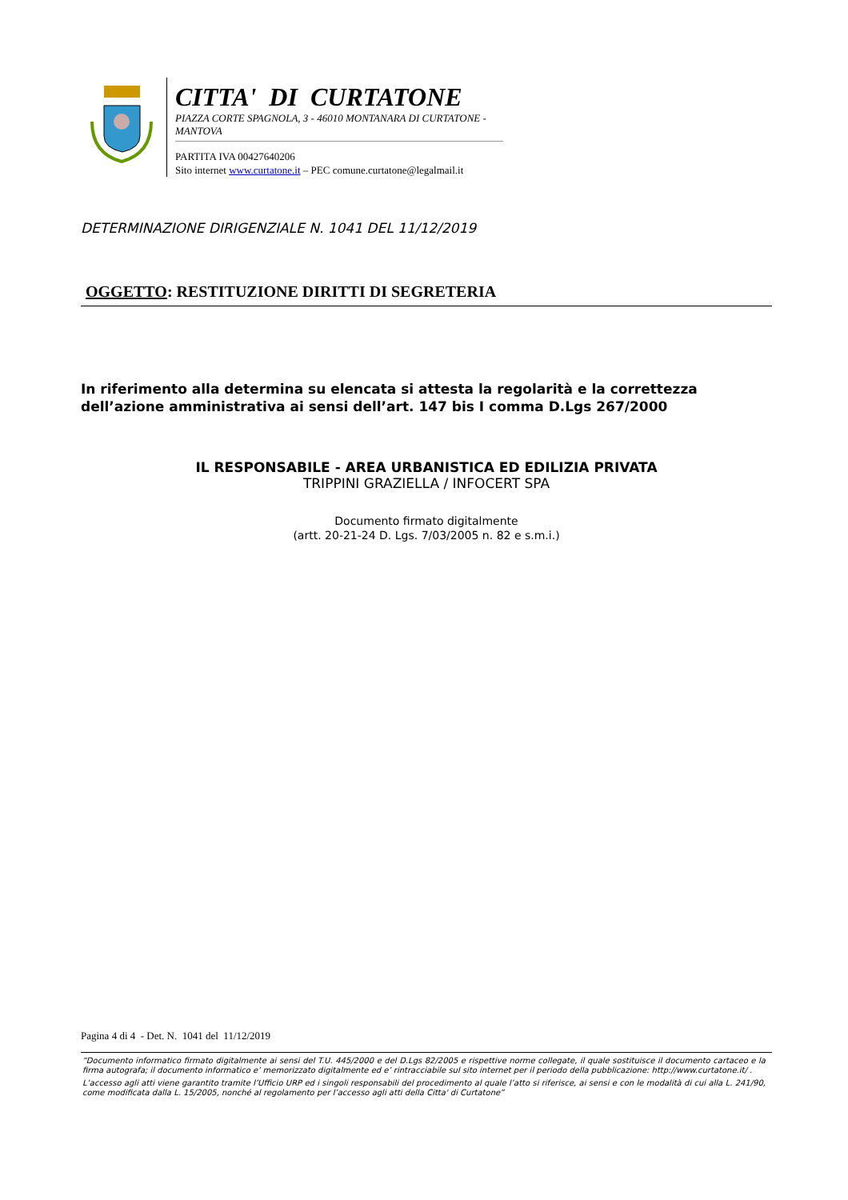CITTA' DI CURTATONE
PIAZZA CORTE SPAGNOLA, 3 - 46010 MONTANARA DI CURTATONE - MANTOVA
PARTITA IVA 00427640206
Sito internet www.curtatone.it – PEC comune.curtatone@legalmail.it
DETERMINAZIONE DIRIGENZIALE N. 1041 DEL 11/12/2019
OGGETTO: RESTITUZIONE DIRITTI DI SEGRETERIA
In riferimento alla determina su elencata si attesta la regolarità e la correttezza dell’azione amministrativa ai sensi dell’art. 147 bis I comma D.Lgs 267/2000
IL RESPONSABILE - AREA URBANISTICA ED EDILIZIA PRIVATA
TRIPPINI GRAZIELLA / INFOCERT SPA
Documento firmato digitalmente
(artt. 20-21-24 D. Lgs. 7/03/2005 n. 82 e s.m.i.)
Pagina 4 di 4 - Det. N. 1041 del 11/12/2019
“Documento informatico firmato digitalmente ai sensi del T.U. 445/2000 e del D.Lgs 82/2005 e rispettive norme collegate, il quale sostituisce il documento cartaceo e la firma autografa; il documento informatico e’ memorizzato digitalmente ed e’ rintracciabile sul sito internet per il periodo della pubblicazione: http://www.curtatone.it/ .
L’accesso agli atti viene garantito tramite l’Ufficio URP ed i singoli responsabili del procedimento al quale l’atto si riferisce, ai sensi e con le modalità di cui alla L. 241/90, come modificata dalla L. 15/2005, nonché al regolamento per l’accesso agli atti della Citta' di Curtatone”